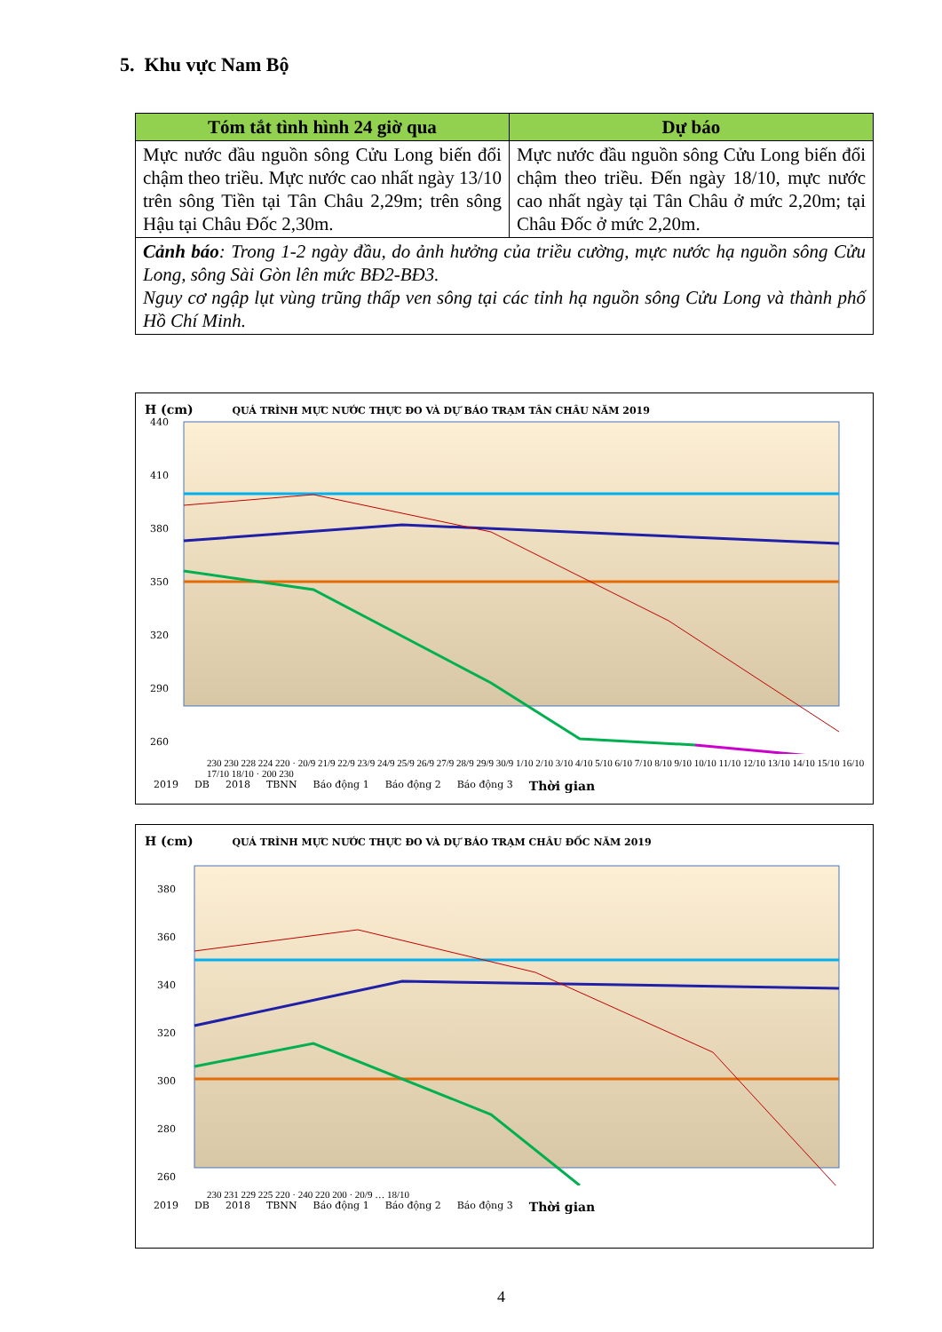5. Khu vực Nam Bộ
| Tóm tắt tình hình 24 giờ qua | Dự báo |
| --- | --- |
| Mực nước đầu nguồn sông Cửu Long biến đổi chậm theo triều. Mực nước cao nhất ngày 13/10 trên sông Tiền tại Tân Châu 2,29m; trên sông Hậu tại Châu Đốc 2,30m. | Mực nước đầu nguồn sông Cửu Long biến đổi chậm theo triều. Đến ngày 18/10, mực nước cao nhất ngày tại Tân Châu ở mức 2,20m; tại Châu Đốc ở mức 2,20m. |
| Cảnh báo : Trong 1-2 ngày đầu, do ảnh hưởng của triều cường, mực nước hạ nguồn sông Cửu Long, sông Sài Gòn lên mức BĐ2-BĐ3. Nguy cơ ngập lụt vùng trũng thấp ven sông tại các tỉnh hạ nguồn sông Cửu Long và thành phố Hồ Chí Minh. | |
H (cm) QUÁ TRÌNH MỰC NƯỚC THỰC ĐO VÀ DỰ BÁO TRẠM TÂN CHÂU NĂM 2019
440
410
380
350
320
290
260
230 230 228 224 220 · 20/9 21/9 22/9 23/9 24/9 25/9 26/9 27/9 28/9 29/9 30/9 1/10 2/10 3/10 4/10 5/10 6/10 7/10 8/10 9/10 10/10 11/10 12/10 13/10 14/10 15/10 16/10 17/10 18/10 · 200 230
2019 DB 2018 TBNN Báo động 1 Báo động 2 Báo động 3 Thời gian
H (cm) QUÁ TRÌNH MỰC NƯỚC THỰC ĐO VÀ DỰ BÁO TRẠM CHÂU ĐỐC NĂM 2019
380
360
340
320
300
280
260
230 231 229 225 220 · 240 220 200 · 20/9 … 18/10
2019 DB 2018 TBNN Báo động 1 Báo động 2 Báo động 3 Thời gian
4